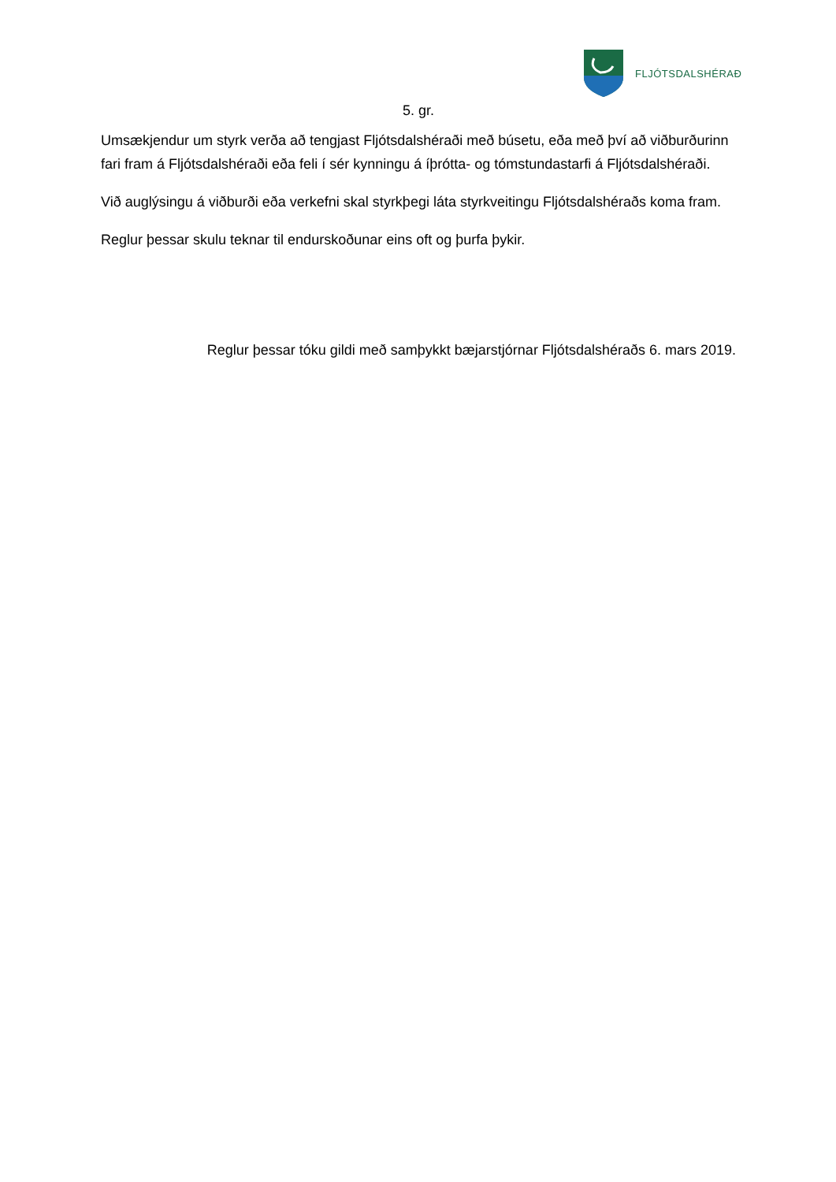FLJÓTSDALSHÉRAÐ
5. gr.
Umsækjendur um styrk verða að tengjast Fljótsdalshéraði með búsetu, eða með því að viðburðurinn fari fram á Fljótsdalshéraði eða feli í sér kynningu á íþrótta- og tómstundastarfi á Fljótsdalshéraði.
Við auglýsingu á viðburði eða verkefni skal styrkþegi láta styrkveitingu Fljótsdalshéraðs koma fram.
Reglur þessar skulu teknar til endurskoðunar eins oft og þurfa þykir.
Reglur þessar tóku gildi með samþykkt bæjarstjórnar Fljótsdalshéraðs 6. mars 2019.